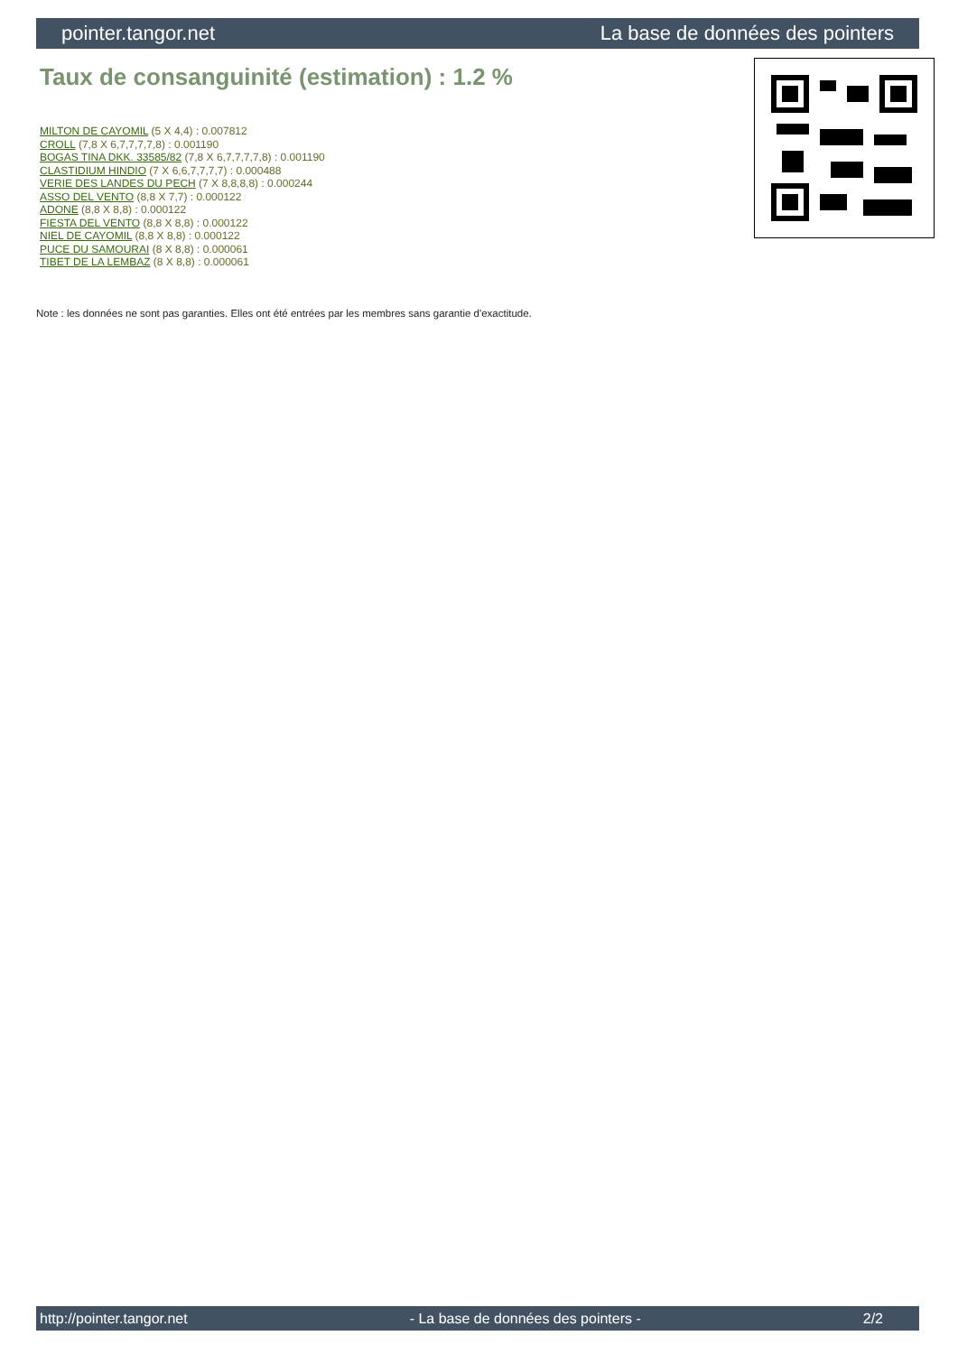pointer.tangor.net La base de données des pointers
Taux de consanguinité (estimation) : 1.2 %
MILTON DE CAYOMIL (5 X 4,4) : 0.007812
CROLL (7,8 X 6,7,7,7,7,8) : 0.001190
BOGAS TINA DKK. 33585/82 (7,8 X 6,7,7,7,7,8) : 0.001190
CLASTIDIUM HINDIO (7 X 6,6,7,7,7,7) : 0.000488
VERIE DES LANDES DU PECH (7 X 8,8,8,8) : 0.000244
ASSO DEL VENTO (8,8 X 7,7) : 0.000122
ADONE (8,8 X 8,8) : 0.000122
FIESTA DEL VENTO (8,8 X 8,8) : 0.000122
NIEL DE CAYOMIL (8,8 X 8,8) : 0.000122
PUCE DU SAMOURAI (8 X 8,8) : 0.000061
TIBET DE LA LEMBAZ (8 X 8,8) : 0.000061
Note : les données ne sont pas garanties. Elles ont été entrées par les membres sans garantie d'exactitude.
http://pointer.tangor.net - La base de données des pointers - 2/2